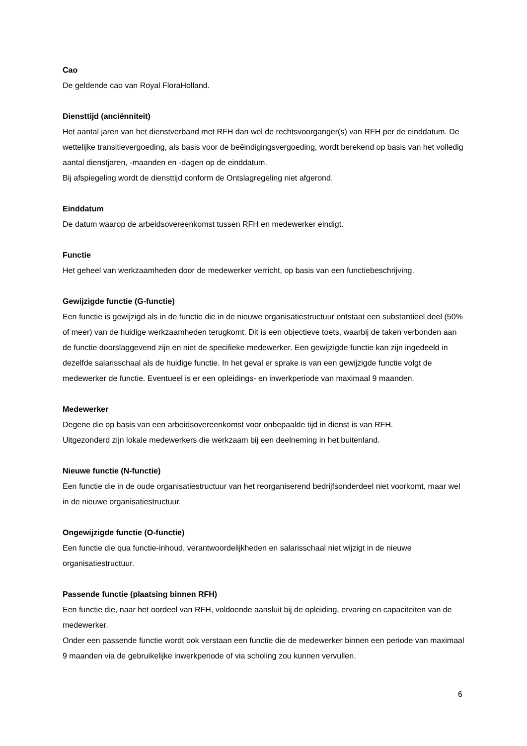Cao
De geldende cao van Royal FloraHolland.
Diensttijd (anciënniteit)
Het aantal jaren van het dienstverband met RFH dan wel de rechtsvoorganger(s) van RFH per de einddatum. De wettelijke transitievergoeding, als basis voor de beëindigingsvergoeding, wordt berekend op basis van het volledig aantal dienstjaren, -maanden en -dagen op de einddatum.
Bij afspiegeling wordt de diensttijd conform de Ontslagregeling niet afgerond.
Einddatum
De datum waarop de arbeidsovereenkomst tussen RFH en medewerker eindigt.
Functie
Het geheel van werkzaamheden door de medewerker verricht, op basis van een functiebeschrijving.
Gewijzigde functie (G-functie)
Een functie is gewijzigd als in de functie die in de nieuwe organisatiestructuur ontstaat een substantieel deel (50% of meer) van de huidige werkzaamheden terugkomt. Dit is een objectieve toets, waarbij de taken verbonden aan de functie doorslaggevend zijn en niet de specifieke medewerker. Een gewijzigde functie kan zijn ingedeeld in dezelfde salarisschaal als de huidige functie. In het geval er sprake is van een gewijzigde functie volgt de medewerker de functie. Eventueel is er een opleidings- en inwerkperiode van maximaal 9 maanden.
Medewerker
Degene die op basis van een arbeidsovereenkomst voor onbepaalde tijd in dienst is van RFH.
Uitgezonderd zijn lokale medewerkers die werkzaam bij een deelneming in het buitenland.
Nieuwe functie (N-functie)
Een functie die in de oude organisatiestructuur van het reorganiserend bedrijfsonderdeel niet voorkomt, maar wel in de nieuwe organisatiestructuur.
Ongewijzigde functie (O-functie)
Een functie die qua functie-inhoud, verantwoordelijkheden en salarisschaal niet wijzigt in de nieuwe organisatiestructuur.
Passende functie (plaatsing binnen RFH)
Een functie die, naar het oordeel van RFH, voldoende aansluit bij de opleiding, ervaring en capaciteiten van de medewerker.
Onder een passende functie wordt ook verstaan een functie die de medewerker binnen een periode van maximaal 9 maanden via de gebruikelijke inwerkperiode of via scholing zou kunnen vervullen.
6